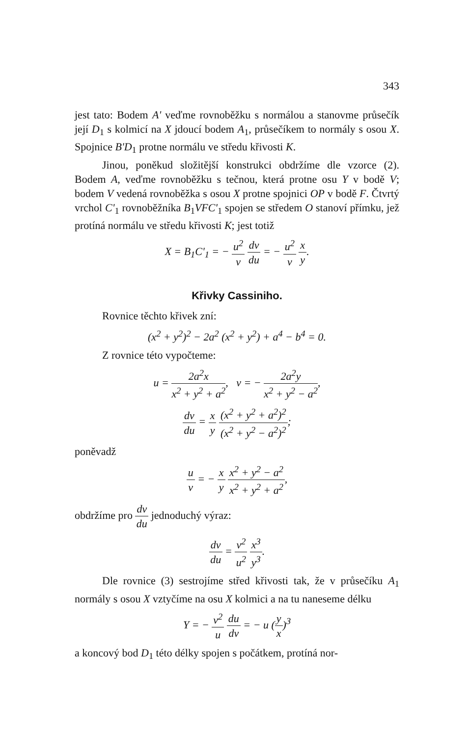343
jest tato: Bodem A' veďme rovnoběžku s normálou a stanovme průsečík její D<sub>1</sub> s kolmicí na X jdoucí bodem A<sub>1</sub>, průsečíkem to normály s osou X. Spojnice B'D<sub>1</sub> protne normálu ve středu křivosti K.
Jinou, poněkud složitější konstrukci obdržíme dle vzorce (2). Bodem A, veďme rovnoběžku s tečnou, která protne osu Y v bodě V; bodem V vedená rovnoběžka s osou X protne spojnici OP v bodě F. Čtvrtý vrchol C'<sub>1</sub> rovnoběžníka B<sub>1</sub>VFC'<sub>1</sub> spojen se středem O stanoví přímku, jež protíná normálu ve středu křivosti K; jest totiž
X = B<sub>1</sub>C'<sub>1</sub> = − u<sup>2</sup> v dv du = − u<sup>2</sup> v x y.
Křivky Cassiniho.
Rovnice těchto křivek zní:
(x<sup>2</sup> + y<sup>2</sup>)<sup>2</sup> − 2a<sup>2</sup> (x<sup>2</sup> + y<sup>2</sup>) + a<sup>4</sup> − b<sup>4</sup> = 0.
Z rovnice této vypočteme:
u = 2a<sup>2</sup>x x<sup>2</sup> + y<sup>2</sup> + a<sup>2</sup>, v = − 2a<sup>2</sup>y x<sup>2</sup> + y<sup>2</sup> − a<sup>2</sup>,
dv du = x y (x<sup>2</sup> + y<sup>2</sup> + a<sup>2</sup>)<sup>2</sup> (x<sup>2</sup> + y<sup>2</sup> − a<sup>2</sup>)<sup>2</sup>;
poněvadž
u v = − x y x<sup>2</sup> + y<sup>2</sup> − a<sup>2</sup> x<sup>2</sup> + y<sup>2</sup> + a<sup>2</sup>,
obdržíme pro dv du jednoduchý výraz:
dv du = v<sup>2</sup> u<sup>2</sup> x<sup>3</sup> y<sup>3</sup>.
Dle rovnice (3) sestrojíme střed křivosti tak, že v průsečíku A<sub>1</sub> normály s osou X vztyčíme na osu X kolmici a na tu naneseme délku
Y = − v<sup>2</sup> u du dv = − u (y x)<sup>3</sup>
a koncový bod D<sub>1</sub> této délky spojen s počátkem, protíná nor-